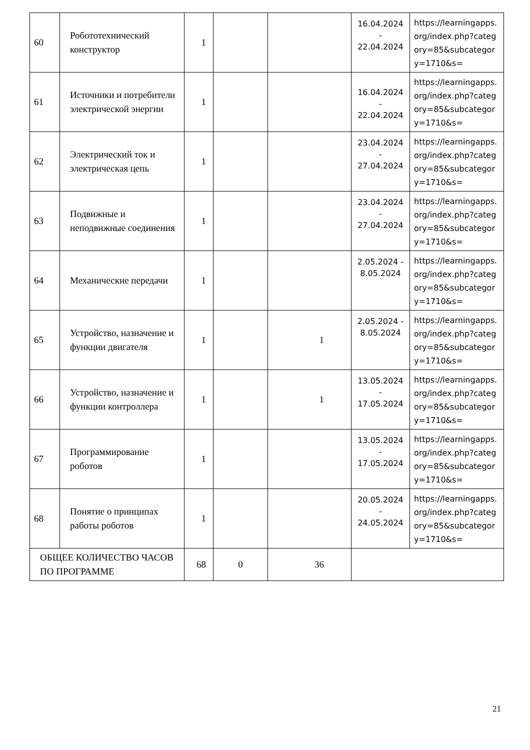| 60 | Робототехнический конструктор | 1 | | | 16.04.2024 - 22.04.2024 | https://learningapps.org/index.php?category=85&subcategory=1710&s= |
| 61 | Источники и потребители электрической энергии | 1 | | | 16.04.2024 - 22.04.2024 | https://learningapps.org/index.php?category=85&subcategory=1710&s= |
| 62 | Электрический ток и электрическая цепь | 1 | | | 23.04.2024 - 27.04.2024 | https://learningapps.org/index.php?category=85&subcategory=1710&s= |
| 63 | Подвижные и неподвижные соединения | 1 | | | 23.04.2024 - 27.04.2024 | https://learningapps.org/index.php?category=85&subcategory=1710&s= |
| 64 | Механические передачи | 1 | | | 2.05.2024 - 8.05.2024 | https://learningapps.org/index.php?category=85&subcategory=1710&s= |
| 65 | Устройство, назначение и функции двигателя | 1 | | 1 | 2.05.2024 - 8.05.2024 | https://learningapps.org/index.php?category=85&subcategory=1710&s= |
| 66 | Устройство, назначение и функции контроллера | 1 | | 1 | 13.05.2024 - 17.05.2024 | https://learningapps.org/index.php?category=85&subcategory=1710&s= |
| 67 | Программирование роботов | 1 | | | 13.05.2024 - 17.05.2024 | https://learningapps.org/index.php?category=85&subcategory=1710&s= |
| 68 | Понятие о принципах работы роботов | 1 | | | 20.05.2024 - 24.05.2024 | https://learningapps.org/index.php?category=85&subcategory=1710&s= |
| ОБЩЕЕ КОЛИЧЕСТВО ЧАСОВ ПО ПРОГРАММЕ | | 68 | 0 | 36 | | |
21